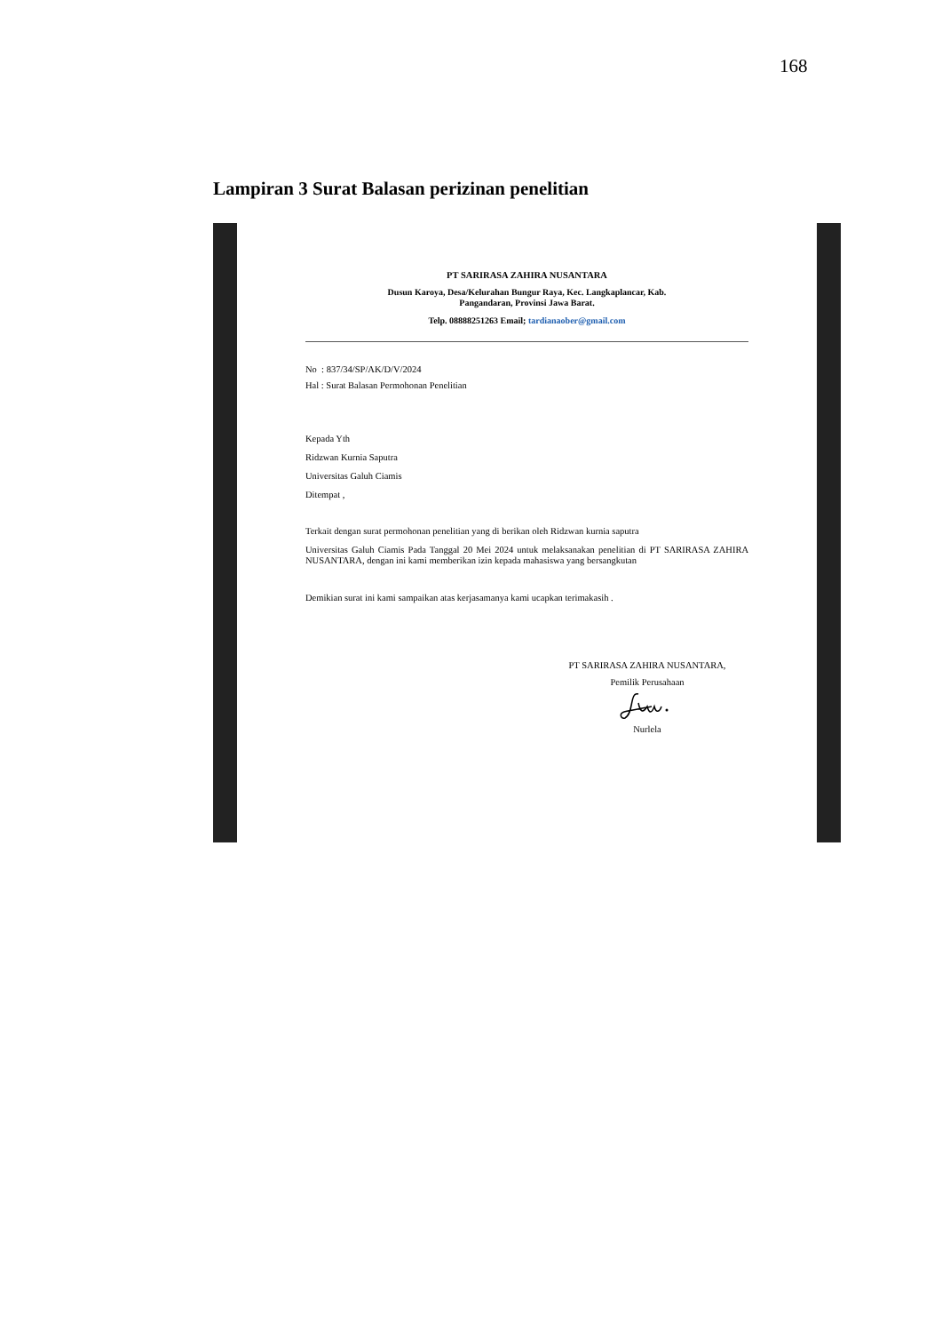168
Lampiran 3 Surat Balasan perizinan penelitian
PT SARIRASA ZAHIRA NUSANTARA
Dusun Karoya, Desa/Kelurahan Bungur Raya, Kec. Langkaplancar, Kab.
Pangandaran, Provinsi Jawa Barat.
Telp. 08888251263 Email; tardianaober@gmail.com
No : 837/34/SP/AK/D/V/2024
Hal : Surat Balasan Permohonan Penelitian
Kepada Yth
Ridzwan Kurnia Saputra
Universitas Galuh Ciamis
Ditempat ,
Terkait dengan surat permohonan penelitian yang di berikan oleh Ridzwan kurnia saputra
Universitas Galuh Ciamis Pada Tanggal 20 Mei 2024 untuk melaksanakan penelitian di PT SARIRASA ZAHIRA NUSANTARA, dengan ini kami memberikan izin kepada mahasiswa yang bersangkutan
Demikian surat ini kami sampaikan atas kerjasamanya kami ucapkan terimakasih .
PT SARIRASA ZAHIRA NUSANTARA,
Pemilik Perusahaan
Nurlela